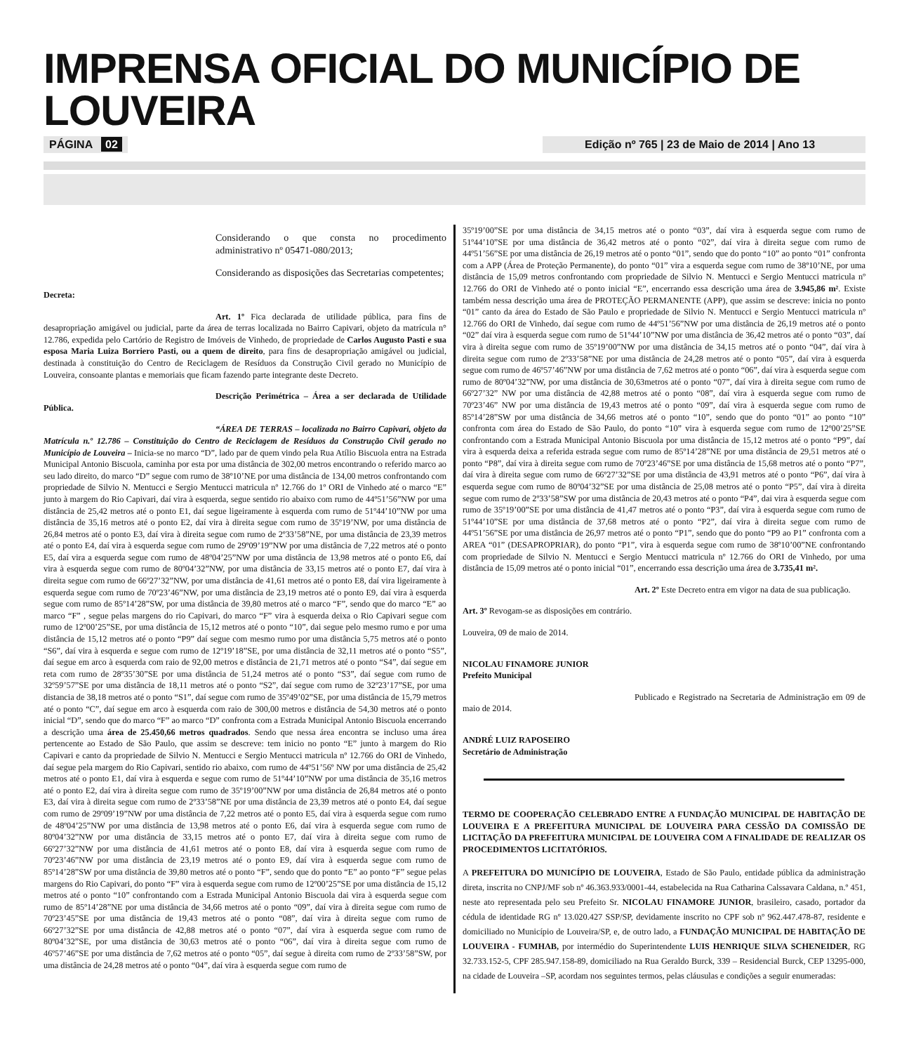IMPRENSA OFICIAL DO MUNICÍPIO DE LOUVEIRA
PÁGINA 02 Edição nº 765 | 23 de Maio de 2014 | Ano 13
Considerando o que consta no procedimento administrativo nº 05471-080/2013;
Considerando as disposições das Secretarias competentes;
Decreta:
Art. 1º Fica declarada de utilidade pública, para fins de desapropriação amigável ou judicial, parte da área de terras localizada no Bairro Capivari, objeto da matrícula n° 12.786, expedida pelo Cartório de Registro de Imóveis de Vinhedo, de propriedade de Carlos Augusto Pasti e sua esposa Maria Luiza Borriero Pasti, ou a quem de direito, para fins de desapropriação amigável ou judicial, destinada à constituição do Centro de Reciclagem de Resíduos da Construção Civil gerado no Município de Louveira, consoante plantas e memoriais que ficam fazendo parte integrante deste Decreto.
Descrição Perimétrica – Área a ser declarada de Utilidade Pública.
“ÁREA DE TERRAS – localizada no Bairro Capivari, objeto da Matrícula n.º 12.786 – Constituição do Centro de Reciclagem de Resíduos da Construção Civil gerado no Município de Louveira – Inicia-se no marco “D”, lado par de quem vindo pela Rua Atílio Biscuola entra na Estrada Municipal Antonio Biscuola, caminha por esta por uma distância de 302,00 metros encontrando o referido marco ao seu lado direito, do marco “D” segue com rumo de 38º10’NE por uma distância de 134,00 metros confrontando com propriedade de Silvio N. Mentucci e Sergio Mentucci matricula nº 12.766 do 1º ORI de Vinhedo até o marco “E” junto à margem do Rio Capivari, daí vira à esquerda, segue sentido rio abaixo com rumo de 44º51’56”NW por uma distância de 25,42 metros até o ponto E1, daí segue ligeiramente à esquerda com rumo de 51º44’10”NW por uma distância de 35,16 metros até o ponto E2, daí vira à direita segue com rumo de 35º19’NW, por uma distância de 26,84 metros até o ponto E3, daí vira à direita segue com rumo de 2º33’58”NE, por uma distância de 23,39 metros até o ponto E4, daí vira à esquerda segue com rumo de 29º09’19”NW por uma distância de 7,22 metros até o ponto E5, daí vira a esquerda segue com rumo de 48º04’25”NW por uma distância de 13,98 metros até o ponto E6, daí vira à esquerda segue com rumo de 80º04’32”NW, por uma distância de 33,15 metros até o ponto E7, daí vira à direita segue com rumo de 66º27’32”NW, por uma distância de 41,61 metros até o ponto E8, daí vira ligeiramente à esquerda segue com rumo de 70º23’46”NW, por uma distância de 23,19 metros até o ponto E9, daí vira à esquerda segue com rumo de 85º14’28”SW, por uma distância de 39,80 metros até o marco “F”, sendo que do marco “E” ao marco “F” , segue pelas margens do rio Capivari, do marco “F” vira à esquerda deixa o Rio Capivari segue com rumo de 12º00’25”SE, por uma distância de 15,12 metros até o ponto “10”, dai segue pelo mesmo rumo e por uma distância de 15,12 metros até o ponto “P9” daí segue com mesmo rumo por uma distância 5,75 metros até o ponto “S6”, daí vira à esquerda e segue com rumo de 12º19’18”SE, por uma distância de 32,11 metros até o ponto “S5”, daí segue em arco à esquerda com raio de 92,00 metros e distância de 21,71 metros até o ponto “S4”, daí segue em reta com rumo de 28º35’30”SE por uma distância de 51,24 metros até o ponto “S3”, daí segue com rumo de 32º59’57”SE por uma distância de 18,11 metros até o ponto “S2”, daí segue com rumo de 32º23’17”SE, por uma distancia de 38,18 metros até o ponto “S1”, daí segue com rumo de 35º49’02”SE, por uma distância de 15,79 metros até o ponto “C”, daí segue em arco à esquerda com raio de 300,00 metros e distância de 54,30 metros até o ponto inicial “D”, sendo que do marco “F” ao marco “D” confronta com a Estrada Municipal Antonio Biscuola encerrando a descrição uma área de 25.450,66 metros quadrados. Sendo que nessa área encontra se incluso uma área pertencente ao Estado de São Paulo, que assim se descreve: tem inicio no ponto “E” junto à margem do Rio Capivari e canto da propriedade de Silvio N. Mentucci e Sergio Mentucci matricula nº 12.766 do ORI de Vinhedo, daí segue pela margem do Rio Capivari, sentido rio abaixo, com rumo de 44º51’56º NW por uma distância de 25,42 metros até o ponto E1, daí vira à esquerda e segue com rumo de 51º44’10”NW por uma distância de 35,16 metros até o ponto E2, daí vira à direita segue com rumo de 35º19’00”NW por uma distância de 26,84 metros até o ponto E3, daí vira à direita segue com rumo de 2º33’58”NE por uma distância de 23,39 metros até o ponto E4, daí segue com rumo de 29º09’19”NW por uma distância de 7,22 metros até o ponto E5, daí vira à esquerda segue com rumo de 48º04’25”NW por uma distância de 13,98 metros até o ponto E6, daí vira à esquerda segue com rumo de 80º04’32”NW por uma distância de 33,15 metros até o ponto E7, daí vira à direita segue com rumo de 66º27’32”NW por uma distância de 41,61 metros até o ponto E8, daí vira à esquerda segue com rumo de 70º23’46”NW por uma distância de 23,19 metros até o ponto E9, daí vira à esquerda segue com rumo de 85º14’28”SW por uma distância de 39,80 metros até o ponto “F”, sendo que do ponto “E” ao ponto “F” segue pelas margens do Rio Capivari, do ponto “F” vira à esquerda segue com rumo de 12º00’25”SE por uma distância de 15,12 metros até o ponto “10” confrontando com a Estrada Municipal Antonio Biscuola dai vira à esquerda segue com rumo de 85º14’28”NE por uma distância de 34,66 metros até o ponto “09”, daí vira à direita segue com rumo de 70º23’45”SE por uma distância de 19,43 metros até o ponto “08”, daí vira à direita segue com rumo de 66º27’32”SE por uma distância de 42,88 metros até o ponto “07”, daí vira à esquerda segue com rumo de 80º04’32”SE, por uma distância de 30,63 metros até o ponto “06”, daí vira à direita segue com rumo de 46º57’46”SE por uma distância de 7,62 metros até o ponto “05”, daí segue à direita com rumo de 2º33’58”SW, por uma distância de 24,28 metros até o ponto “04”, daí vira à esquerda segue com rumo de
35º19’00”SE por uma distância de 34,15 metros até o ponto “03”, daí vira à esquerda segue com rumo de 51º44’10”SE por uma distância de 36,42 metros até o ponto “02”, daí vira à direita segue com rumo de 44º51’56”SE por uma distância de 26,19 metros até o ponto “01”, sendo que do ponto “10” ao ponto “01” confronta com a APP (Área de Proteção Permanente), do ponto “01” vira a esquerda segue com rumo de 38º10’NE, por uma distância de 15,09 metros confrontando com propriedade de Silvio N. Mentucci e Sergio Mentucci matricula nº 12.766 do ORI de Vinhedo até o ponto inicial “E”, encerrando essa descrição uma área de 3.945,86 m². Existe também nessa descrição uma área de PROTEÇÃO PERMANENTE (APP), que assim se descreve: inicia no ponto “01” canto da área do Estado de São Paulo e propriedade de Silvio N. Mentucci e Sergio Mentucci matricula nº 12.766 do ORI de Vinhedo, daí segue com rumo de 44º51’56”NW por uma distância de 26,19 metros até o ponto “02” daí vira à esquerda segue com rumo de 51º44’10”NW por uma distância de 36,42 metros até o ponto “03”, daí vira à direita segue com rumo de 35º19’00”NW por uma distância de 34,15 metros até o ponto “04”, daí vira à direita segue com rumo de 2º33’58”NE por uma distância de 24,28 metros até o ponto “05”, daí vira à esquerda segue com rumo de 46º57’46”NW por uma distância de 7,62 metros até o ponto “06”, daí vira à esquerda segue com rumo de 80º04’32”NW, por uma distância de 30,63metros até o ponto “07”, daí vira à direita segue com rumo de 66º27’32” NW por uma distância de 42,88 metros até o ponto “08”, daí vira à esquerda segue com rumo de 70º23’46” NW por uma distância de 19,43 metros até o ponto “09”, daí vira à esquerda segue com rumo de 85º14’28”SW por uma distância de 34,66 metros até o ponto “10”, sendo que do ponto “01” ao ponto “10” confronta com área do Estado de São Paulo, do ponto “10” vira à esquerda segue com rumo de 12º00’25”SE confrontando com a Estrada Municipal Antonio Biscuola por uma distância de 15,12 metros até o ponto “P9”, daí vira à esquerda deixa a referida estrada segue com rumo de 85º14’28”NE por uma distância de 29,51 metros até o ponto “P8”, daí vira à direita segue com rumo de 70º23’46”SE por uma distância de 15,68 metros até o ponto “P7”, daí vira à direita segue com rumo de 66º27’32”SE por uma distância de 43,91 metros até o ponto “P6”, daí vira à esquerda segue com rumo de 80º04’32”SE por uma distância de 25,08 metros até o ponto “P5”, daí vira à direita segue com rumo de 2º33’58”SW por uma distância de 20,43 metros até o ponto “P4”, dai vira à esquerda segue com rumo de 35º19’00”SE por uma distância de 41,47 metros até o ponto “P3”, daí vira à esquerda segue com rumo de 51º44’10”SE por uma distância de 37,68 metros até o ponto “P2”, daí vira à direita segue com rumo de 44º51’56”SE por uma distância de 26,97 metros até o ponto “P1”, sendo que do ponto “P9 ao P1” confronta com a AREA “01” (DESAPROPRIAR), do ponto “P1”, vira à esquerda segue com rumo de 38º10’00”NE confrontando com propriedade de Silvio N. Mentucci e Sergio Mentucci matricula nº 12.766 do ORI de Vinhedo, por uma distância de 15,09 metros até o ponto inicial “01”, encerrando essa descrição uma área de 3.735,41 m².
Art. 2º Este Decreto entra em vigor na data de sua publicação.
Art. 3º Revogam-se as disposições em contrário.
Louveira, 09 de maio de 2014.
NICOLAU FINAMORE JUNIOR
Prefeito Municipal
Publicado e Registrado na Secretaria de Administração em 09 de maio de 2014.
ANDRÉ LUIZ RAPOSEIRO
Secretário de Administração
TERMO DE COOPERAÇÃO CELEBRADO ENTRE A FUNDAÇÃO MUNICIPAL DE HABITAÇÃO DE LOUVEIRA E A PREFEITURA MUNICIPAL DE LOUVEIRA PARA CESSÃO DA COMISSÃO DE LICITAÇÃO DA PREFEITURA MUNICIPAL DE LOUVEIRA COM A FINALIDADE DE REALIZAR OS PROCEDIMENTOS LICITATÓRIOS.
A PREFEITURA DO MUNICÍPIO DE LOUVEIRA, Estado de São Paulo, entidade pública da administração direta, inscrita no CNPJ/MF sob nº 46.363.933/0001-44, estabelecida na Rua Catharina Calssavara Caldana, n.º 451, neste ato representada pelo seu Prefeito Sr. NICOLAU FINAMORE JUNIOR, brasileiro, casado, portador da cédula de identidade RG nº 13.020.427 SSP/SP, devidamente inscrito no CPF sob nº 962.447.478-87, residente e domiciliado no Município de Louveira/SP, e, de outro lado, a FUNDAÇÃO MUNICIPAL DE HABITAÇÃO DE LOUVEIRA - FUMHAB, por intermédio do Superintendente LUIS HENRIQUE SILVA SCHENEIDER, RG 32.733.152-5, CPF 285.947.158-89, domiciliado na Rua Geraldo Burck, 339 – Residencial Burck, CEP 13295-000, na cidade de Louveira –SP, acordam nos seguintes termos, pelas cláusulas e condições a seguir enumeradas: